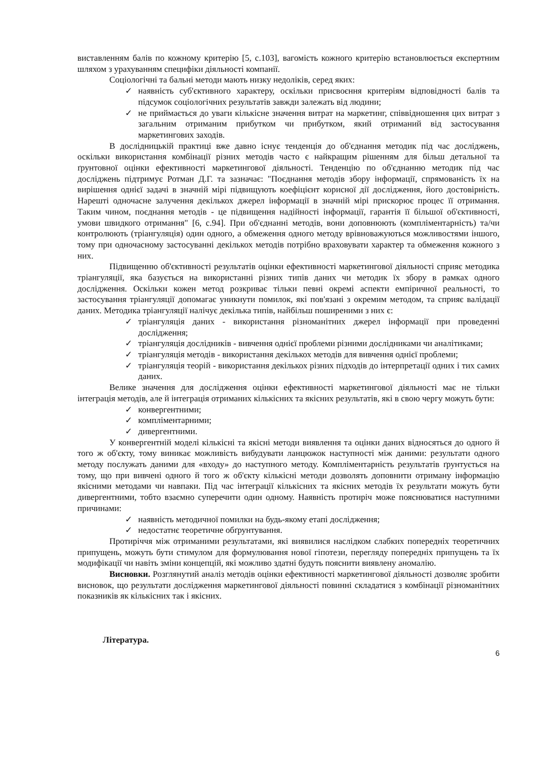виставленням балів по кожному критерію [5, с.103], вагомість кожного критерію встановлюється експертним шляхом з урахуванням специфіки діяльності компанії.
Соціологічні та бальні методи мають низку недоліків, серед яких:
✓ наявність суб'єктивного характеру, оскільки присвоєння критеріям відповідності балів та підсумок соціологічних результатів завжди залежать від людини;
✓ не приймається до уваги кількісне значення витрат на маркетинг, співвідношення цих витрат з загальним отриманим прибутком чи прибутком, який отриманий від застосування маркетингових заходів.
В дослідницькій практиці вже давно існує тенденція до об'єднання методик під час досліджень, оскільки використання комбінації різних методів часто є найкращим рішенням для більш детальної та ґрунтовної оцінки ефективності маркетингової діяльності. Тенденцію по об'єднанню методик під час досліджень підтримує Ротман Д.Г. та зазначає: "Поєднання методів збору інформації, спрямованість їх на вирішення однієї задачі в значній мірі підвищують коефіцієнт корисної дії дослідження, його достовірність. Нарешті одночасне залучення декількох джерел інформації в значній мірі прискорює процес її отримання. Таким чином, поєднання методів - це підвищення надійності інформації, гарантія її більшої об'єктивності, умови швидкого отримання" [6, с.94]. При об'єднанні методів, вони доповнюють (компліментарність) та/чи контролюють (тріангуляція) один одного, а обмеження одного методу врівноважуються можливостями іншого, тому при одночасному застосуванні декількох методів потрібно враховувати характер та обмеження кожного з них.
Підвищенню об'єктивності результатів оцінки ефективності маркетингової діяльності сприяє методика тріангуляції, яка базується на використанні різних типів даних чи методик їх збору в рамках одного дослідження. Оскільки кожен метод розкриває тільки певні окремі аспекти емпіричної реальності, то застосування тріангуляції допомагає уникнути помилок, які пов'язані з окремим методом, та сприяє валідації даних. Методика тріангуляції налічує декілька типів, найбільш поширеними з них є:
✓ тріангуляція даних - використання різноманітних джерел інформації при проведенні дослідження;
✓ тріангуляція дослідників - вивчення однієї проблеми різними дослідниками чи аналітиками;
✓ тріангуляція методів - використання декількох методів для вивчення однієї проблеми;
✓ тріангуляція теорій - використання декількох різних підходів до інтерпретації одних і тих самих даних.
Велике значення для дослідження оцінки ефективності маркетингової діяльності має не тільки інтеграція методів, але й інтеграція отриманих кількісних та якісних результатів, які в свою чергу можуть бути:
✓ конвергентними;
✓ компліментарними;
✓ дивергентними.
У конвергентній моделі кількісні та якісні методи виявлення та оцінки даних відносяться до одного й того ж об'єкту, тому виникає можливість вибудувати ланцюжок наступності між даними: результати одного методу послужать даними для «входу» до наступного методу. Компліментарність результатів ґрунтується на тому, що при вивчені одного й того ж об'єкту кількісні методи дозволять доповнити отриману інформацію якісними методами чи навпаки. Під час інтеграції кількісних та якісних методів їх результати можуть бути дивергентними, тобто взаємно суперечити один одному. Наявність протиріч може пояснюватися наступними причинами:
✓ наявність методичної помилки на будь-якому етапі дослідження;
✓ недостатнє теоретичне обґрунтування.
Протиріччя між отриманими результатами, які виявилися наслідком слабких попередніх теоретичних припущень, можуть бути стимулом для формулювання нової гіпотези, перегляду попередніх припущень та їх модифікації чи навіть зміни концепцій, які можливо здатні будуть пояснити виявлену аномалію.
Висновки. Розглянутий аналіз методів оцінки ефективності маркетингової діяльності дозволяє зробити висновок, що результати дослідження маркетингової діяльності повинні складатися з комбінації різноманітних показників як кількісних так і якісних.
Література.
6